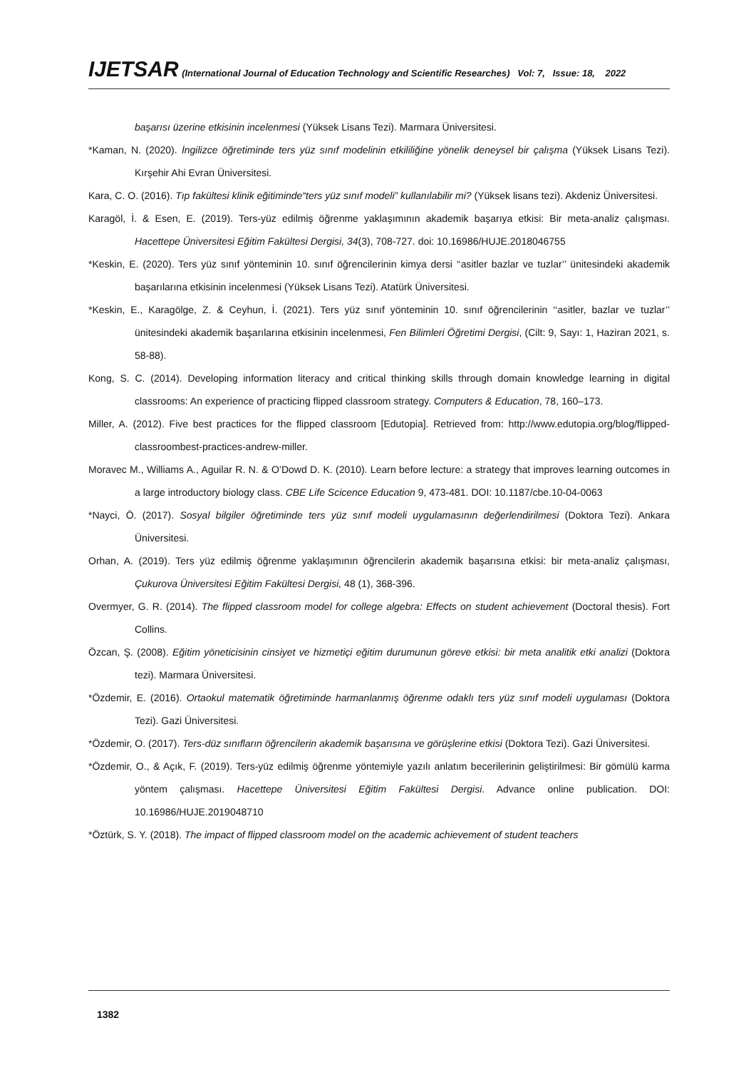IJETSAR (International Journal of Education Technology and Scientific Researches) Vol: 7, Issue: 18, 2022
başarısı üzerine etkisinin incelenmesi (Yüksek Lisans Tezi). Marmara Üniversitesi.
*Kaman, N. (2020). İngilizce öğretiminde ters yüz sınıf modelinin etkililiğine yönelik deneysel bir çalışma (Yüksek Lisans Tezi). Kırşehir Ahi Evran Üniversitesi.
Kara, C. O. (2016). Tıp fakültesi klinik eğitiminde“ters yüz sınıf modeli” kullanılabilir mi? (Yüksek lisans tezi). Akdeniz Üniversitesi.
Karagöl, İ. & Esen, E. (2019). Ters-yüz edilmiş öğrenme yaklaşımının akademik başarıya etkisi: Bir meta-analiz çalışması. Hacettepe Üniversitesi Eğitim Fakültesi Dergisi, 34(3), 708-727. doi: 10.16986/HUJE.2018046755
*Keskin, E. (2020). Ters yüz sınıf yönteminin 10. sınıf öğrencilerinin kimya dersi ‘‘asitler bazlar ve tuzlar’’ ünitesindeki akademik başarılarına etkisinin incelenmesi (Yüksek Lisans Tezi). Atatürk Üniversitesi.
*Keskin, E., Karagölge, Z. & Ceyhun, İ. (2021). Ters yüz sınıf yönteminin 10. sınıf öğrencilerinin ‘‘asitler, bazlar ve tuzlar’’ ünitesindeki akademik başarılarına etkisinin incelenmesi, Fen Bilimleri Öğretimi Dergisi, (Cilt: 9, Sayı: 1, Haziran 2021, s. 58-88).
Kong, S. C. (2014). Developing information literacy and critical thinking skills through domain knowledge learning in digital classrooms: An experience of practicing flipped classroom strategy. Computers & Education, 78, 160–173.
Miller, A. (2012). Five best practices for the flipped classroom [Edutopia]. Retrieved from: http://www.edutopia.org/blog/flipped-classroombest-practices-andrew-miller.
Moravec M., Williams A., Aguilar R. N. & O’Dowd D. K. (2010). Learn before lecture: a strategy that improves learning outcomes in a large introductory biology class. CBE Life Scicence Education 9, 473-481. DOI: 10.1187/cbe.10-04-0063
*Nayci, Ö. (2017). Sosyal bilgiler öğretiminde ters yüz sınıf modeli uygulamasının değerlendirilmesi (Doktora Tezi). Ankara Üniversitesi.
Orhan, A. (2019). Ters yüz edilmiş öğrenme yaklaşımının öğrencilerin akademik başarısına etkisi: bir meta-analiz çalışması, Çukurova Üniversitesi Eğitim Fakültesi Dergisi, 48 (1), 368-396.
Overmyer, G. R. (2014). The flipped classroom model for college algebra: Effects on student achievement (Doctoral thesis). Fort Collins.
Özcan, Ş. (2008). Eğitim yöneticisinin cinsiyet ve hizmetiçi eğitim durumunun göreve etkisi: bir meta analitik etki analizi (Doktora tezi). Marmara Üniversitesi.
*Özdemir, E. (2016). Ortaokul matematik öğretiminde harmanlanmış öğrenme odaklı ters yüz sınıf modeli uygulaması (Doktora Tezi). Gazi Üniversitesi.
*Özdemir, O. (2017). Ters-düz sınıfların öğrencilerin akademik başarısına ve görüşlerine etkisi (Doktora Tezi). Gazi Üniversitesi.
*Özdemir, O., & Açık, F. (2019). Ters-yüz edilmiş öğrenme yöntemiyle yazılı anlatım becerilerinin geliştirilmesi: Bir gömülü karma yöntem çalışması. Hacettepe Üniversitesi Eğitim Fakültesi Dergisi. Advance online publication. DOI: 10.16986/HUJE.2019048710
*Öztürk, S. Y. (2018). The impact of flipped classroom model on the academic achievement of student teachers
1382